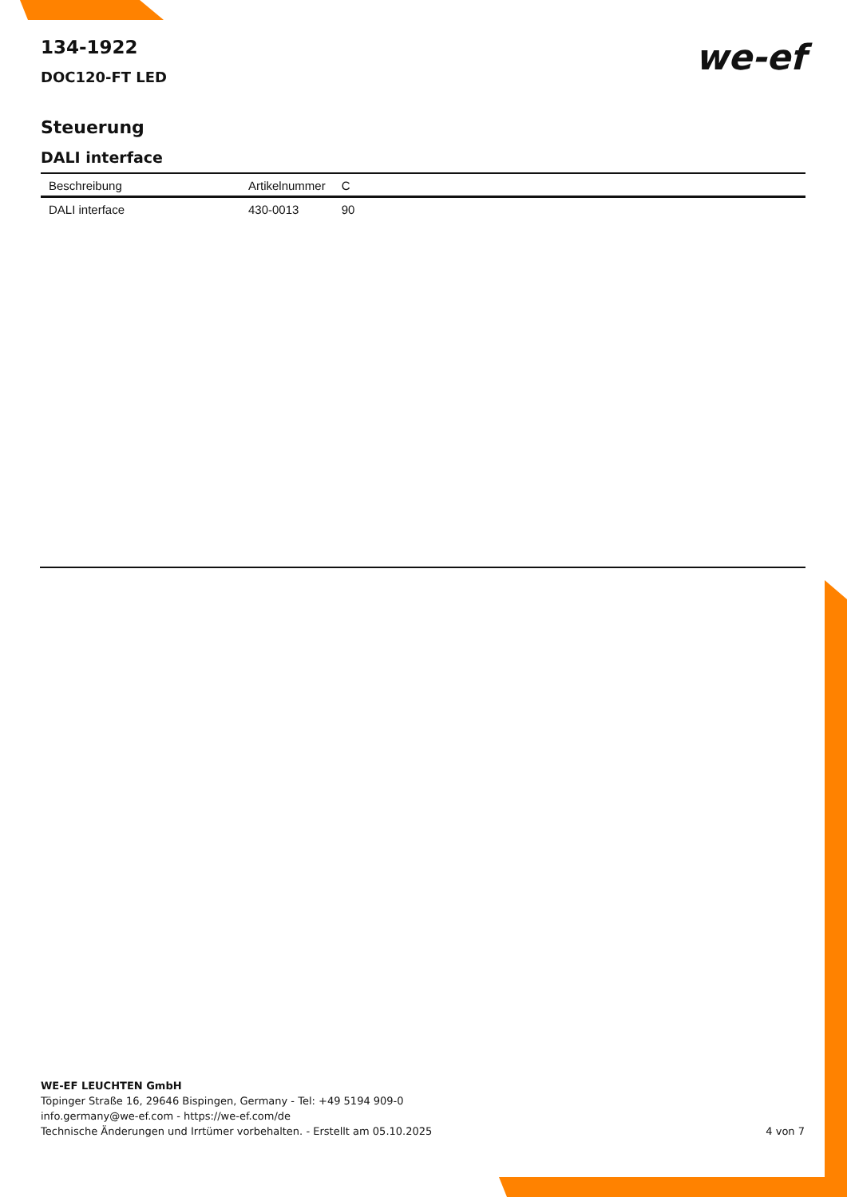we-ef
134-1922
DOC120-FT LED
Steuerung
DALI interface
| Beschreibung | Artikelnummer | C |
| --- | --- | --- |
| DALI interface | 430-0013 | 90 |
WE-EF LEUCHTEN GmbH
Töpinger Straße 16, 29646 Bispingen, Germany - Tel: +49 5194 909-0
info.germany@we-ef.com - https://we-ef.com/de
Technische Änderungen und Irrtümer vorbehalten. - Erstellt am 05.10.2025
4 von 7